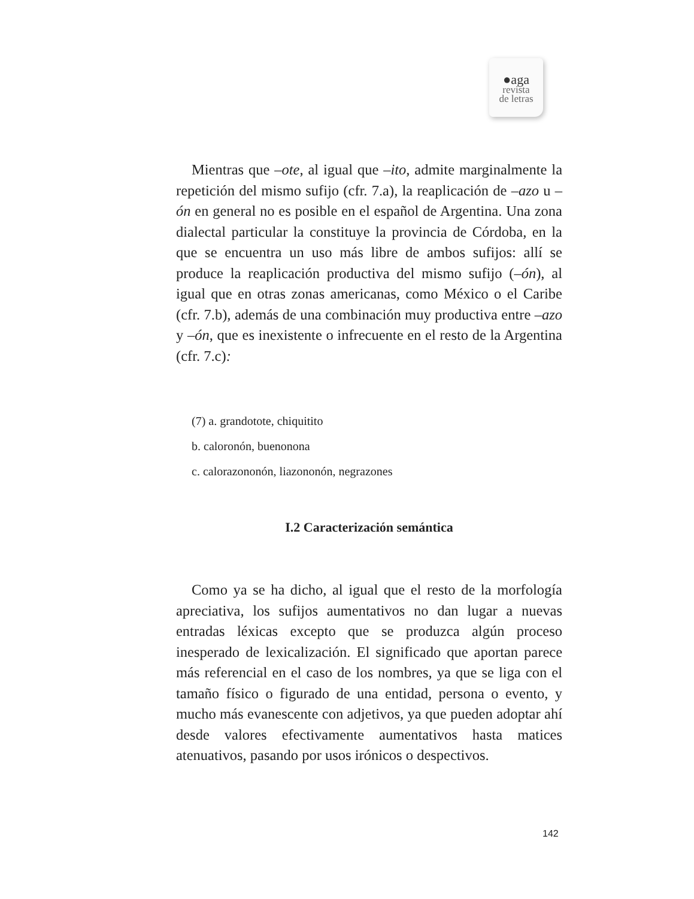●aga
revista
de letras
Mientras que –ote, al igual que –ito, admite marginalmente la repetición del mismo sufijo (cfr. 7.a), la reaplicación de –azo u –ón en general no es posible en el español de Argentina. Una zona dialectal particular la constituye la provincia de Córdoba, en la que se encuentra un uso más libre de ambos sufijos: allí se produce la reaplicación productiva del mismo sufijo (–ón), al igual que en otras zonas americanas, como México o el Caribe (cfr. 7.b), además de una combinación muy productiva entre –azo y –ón, que es inexistente o infrecuente en el resto de la Argentina (cfr. 7.c):
(7) a. grandotote, chiquitito
b. caloronón, buenonona
c. calorazononón, liazononón, negrazones
I.2 Caracterización semántica
Como ya se ha dicho, al igual que el resto de la morfología apreciativa, los sufijos aumentativos no dan lugar a nuevas entradas léxicas excepto que se produzca algún proceso inesperado de lexicalización. El significado que aportan parece más referencial en el caso de los nombres, ya que se liga con el tamaño físico o figurado de una entidad, persona o evento, y mucho más evanescente con adjetivos, ya que pueden adoptar ahí desde valores efectivamente aumentativos hasta matices atenuativos, pasando por usos irónicos o despectivos.
142